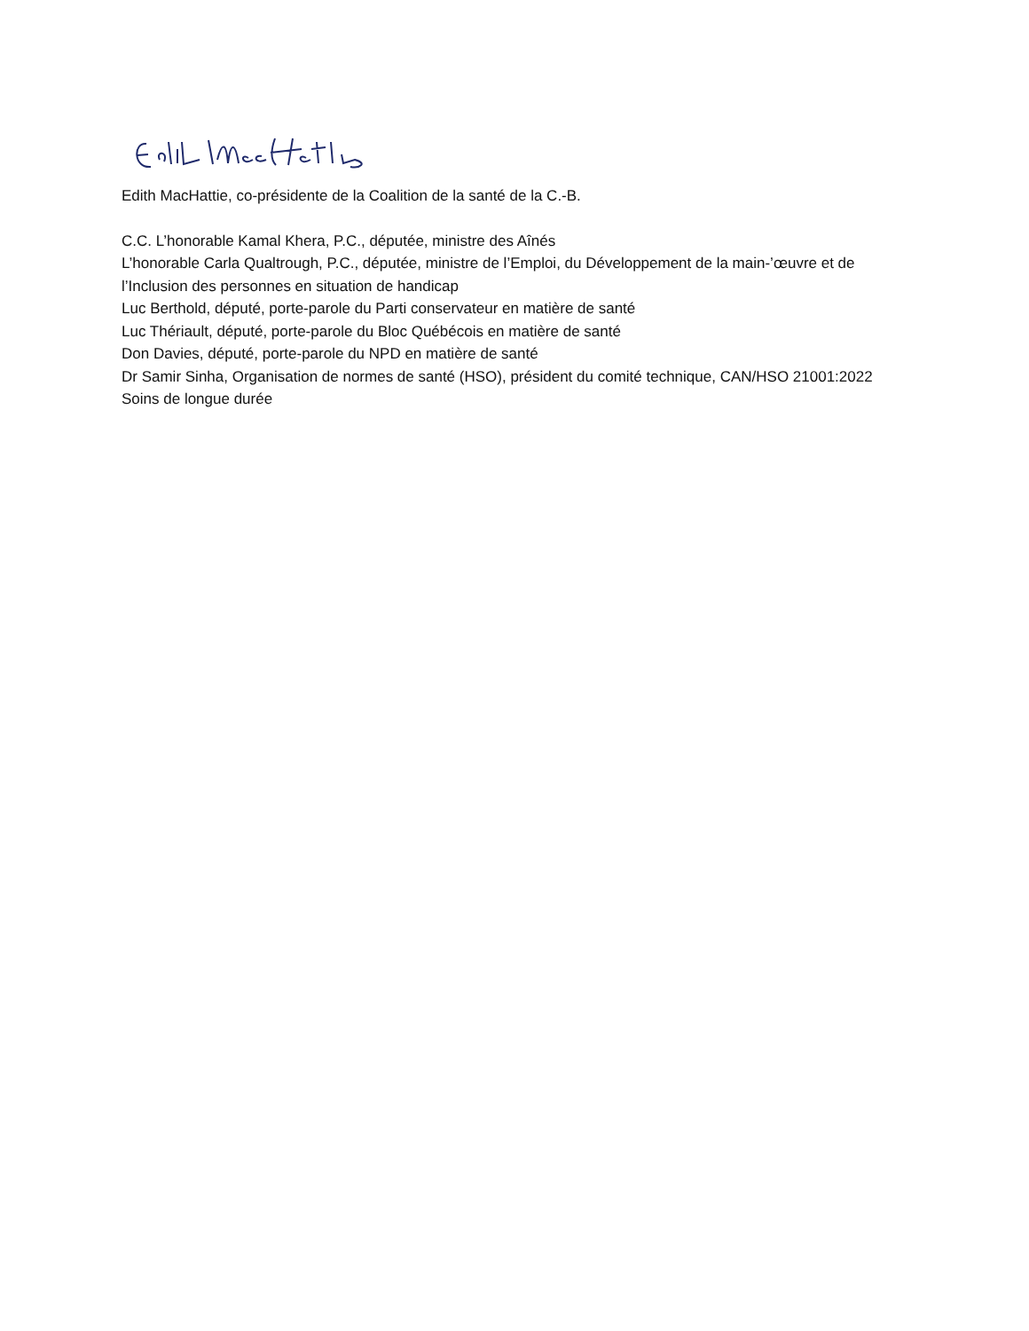Edith MacHattie, co-présidente de la Coalition de la santé de la C.-B.
C.C. L’honorable Kamal Khera, P.C., députée, ministre des Aînés
L’honorable Carla Qualtrough, P.C., députée, ministre de l’Emploi, du Développement de la main-’œuvre et de l’Inclusion des personnes en situation de handicap
Luc Berthold, député, porte-parole du Parti conservateur en matière de santé
Luc Thériault, député, porte-parole du Bloc Québécois en matière de santé
Don Davies, député, porte-parole du NPD en matière de santé
Dr Samir Sinha, Organisation de normes de santé (HSO), président du comité technique, CAN/HSO 21001:2022 Soins de longue durée